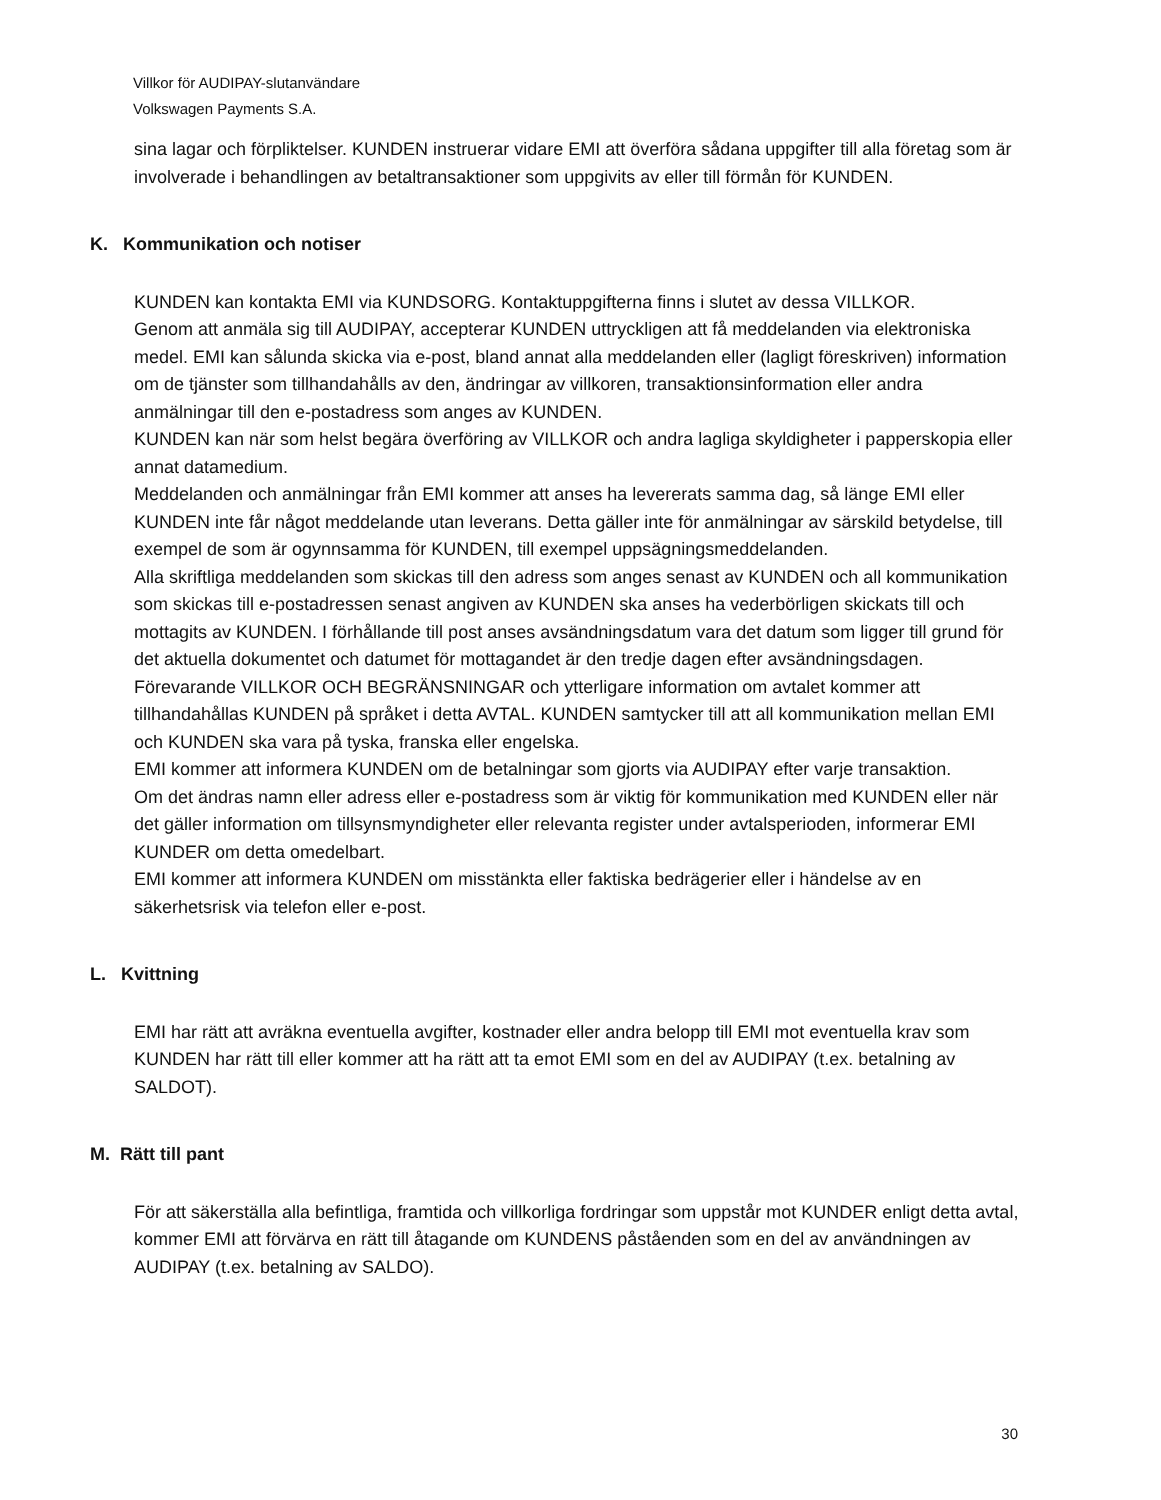Villkor för AUDIPAY-slutanvändare
Volkswagen Payments S.A.
sina lagar och förpliktelser. KUNDEN instruerar vidare EMI att överföra sådana uppgifter till alla företag som är involverade i behandlingen av betaltransaktioner som uppgivits av eller till förmån för KUNDEN.
K. Kommunikation och notiser
KUNDEN kan kontakta EMI via KUNDSORG. Kontaktuppgifterna finns i slutet av dessa VILLKOR.
Genom att anmäla sig till AUDIPAY, accepterar KUNDEN uttryckligen att få meddelanden via elektroniska medel. EMI kan sålunda skicka via e-post, bland annat alla meddelanden eller (lagligt föreskriven) information om de tjänster som tillhandahålls av den, ändringar av villkoren, transaktionsinformation eller andra anmälningar till den e-postadress som anges av KUNDEN.
KUNDEN kan när som helst begära överföring av VILLKOR och andra lagliga skyldigheter i papperskopia eller annat datamedium.
Meddelanden och anmälningar från EMI kommer att anses ha levererats samma dag, så länge EMI eller KUNDEN inte får något meddelande utan leverans. Detta gäller inte för anmälningar av särskild betydelse, till exempel de som är ogynnsamma för KUNDEN, till exempel uppsägningsmeddelanden.
Alla skriftliga meddelanden som skickas till den adress som anges senast av KUNDEN och all kommunikation som skickas till e-postadressen senast angiven av KUNDEN ska anses ha vederbörligen skickats till och mottagits av KUNDEN. I förhållande till post anses avsändningsdatum vara det datum som ligger till grund för det aktuella dokumentet och datumet för mottagandet är den tredje dagen efter avsändningsdagen.
Förevarande VILLKOR OCH BEGRÄNSNINGAR och ytterligare information om avtalet kommer att tillhandahållas KUNDEN på språket i detta AVTAL. KUNDEN samtycker till att all kommunikation mellan EMI och KUNDEN ska vara på tyska, franska eller engelska.
EMI kommer att informera KUNDEN om de betalningar som gjorts via AUDIPAY efter varje transaktion.
Om det ändras namn eller adress eller e-postadress som är viktig för kommunikation med KUNDEN eller när det gäller information om tillsynsmyndigheter eller relevanta register under avtalsperioden, informerar EMI KUNDER om detta omedelbart.
EMI kommer att informera KUNDEN om misstänkta eller faktiska bedrägerier eller i händelse av en säkerhetsrisk via telefon eller e-post.
L. Kvittning
EMI har rätt att avräkna eventuella avgifter, kostnader eller andra belopp till EMI mot eventuella krav som KUNDEN har rätt till eller kommer att ha rätt att ta emot EMI som en del av AUDIPAY (t.ex. betalning av SALDOT).
M. Rätt till pant
För att säkerställa alla befintliga, framtida och villkorliga fordringar som uppstår mot KUNDER enligt detta avtal, kommer EMI att förvärva en rätt till åtagande om KUNDENS påståenden som en del av användningen av AUDIPAY (t.ex. betalning av SALDO).
30